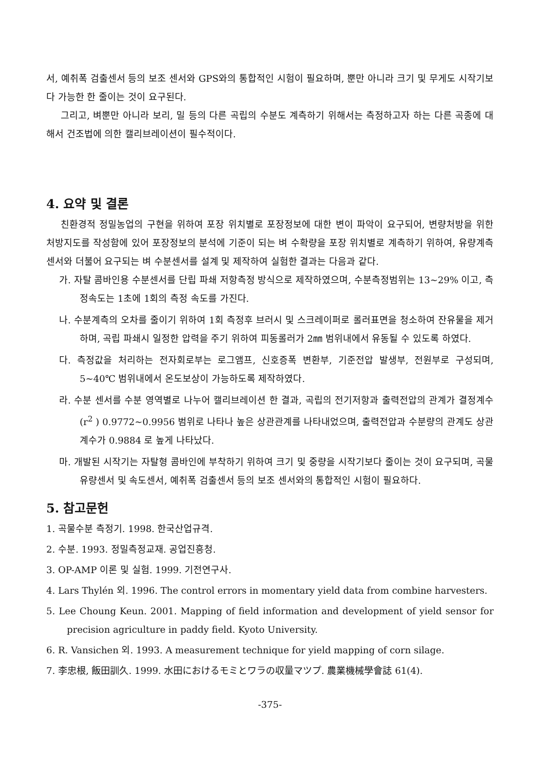서, 예취폭 검출센서 등의 보조 센서와 GPS와의 통합적인 시험이 필요하며, 뿐만 아니라 크기 및 무게도 시작기보다 가능한 한 줄이는 것이 요구된다.
그리고, 벼뿐만 아니라 보리, 밀 등의 다른 곡립의 수분도 계측하기 위해서는 측정하고자 하는 다른 곡종에 대해서 건조법에 의한 캘리브레이션이 필수적이다.
4. 요약 및 결론
친환경적 정밀농업의 구현을 위하여 포장 위치별로 포장정보에 대한 변이 파악이 요구되어, 변량처방을 위한 처방지도를 작성함에 있어 포장정보의 분석에 기준이 되는 벼 수확량을 포장 위치별로 계측하기 위하여, 유량계측 센서와 더불어 요구되는 벼 수분센서를 설계 및 제작하여 실험한 결과는 다음과 같다.
가. 자탈 콤바인용 수분센서를 단립 파쇄 저항측정 방식으로 제작하였으며, 수분측정범위는 13~29% 이고, 측정속도는 1초에 1회의 측정 속도를 가진다.
나. 수분계측의 오차를 줄이기 위하여 1회 측정후 브러시 및 스크레이퍼로 롤러표면을 청소하여 잔유물을 제거하며, 곡립 파쇄시 일정한 압력을 주기 위하여 피동롤러가 2㎜ 범위내에서 유동될 수 있도록 하였다.
다. 측정값을 처리하는 전자회로부는 로그앰프, 신호증폭 변환부, 기준전압 발생부, 전원부로 구성되며, 5~40℃ 범위내에서 온도보상이 가능하도록 제작하였다.
라. 수분 센서를 수분 영역별로 나누어 캘리브레이션 한 결과, 곡립의 전기저항과 출력전압의 관계가 결정계수(r<sup>2</sup> ) 0.9772~0.9956 범위로 나타나 높은 상관관계를 나타내었으며, 출력전압과 수분량의 관계도 상관계수가 0.9884 로 높게 나타났다.
마. 개발된 시작기는 자탈형 콤바인에 부착하기 위하여 크기 및 중량을 시작기보다 줄이는 것이 요구되며, 곡물 유량센서 및 속도센서, 예취폭 검출센서 등의 보조 센서와의 통합적인 시험이 필요하다.
5. 참고문헌
1. 곡물수분 측정기. 1998. 한국산업규격.
2. 수분. 1993. 정밀측정교재. 공업진흥청.
3. OP-AMP 이론 및 실험. 1999. 기전연구사.
4. Lars Thylén 외. 1996. The control errors in momentary yield data from combine harvesters.
5. Lee Choung Keun. 2001. Mapping of field information and development of yield sensor for precision agriculture in paddy field. Kyoto University.
6. R. Vansichen 외. 1993. A measurement technique for yield mapping of corn silage.
7. 李忠根, 飯田訓久. 1999. 水田におけるモミとワラの収量マツプ. 農業機械學會誌 61(4).
-375-